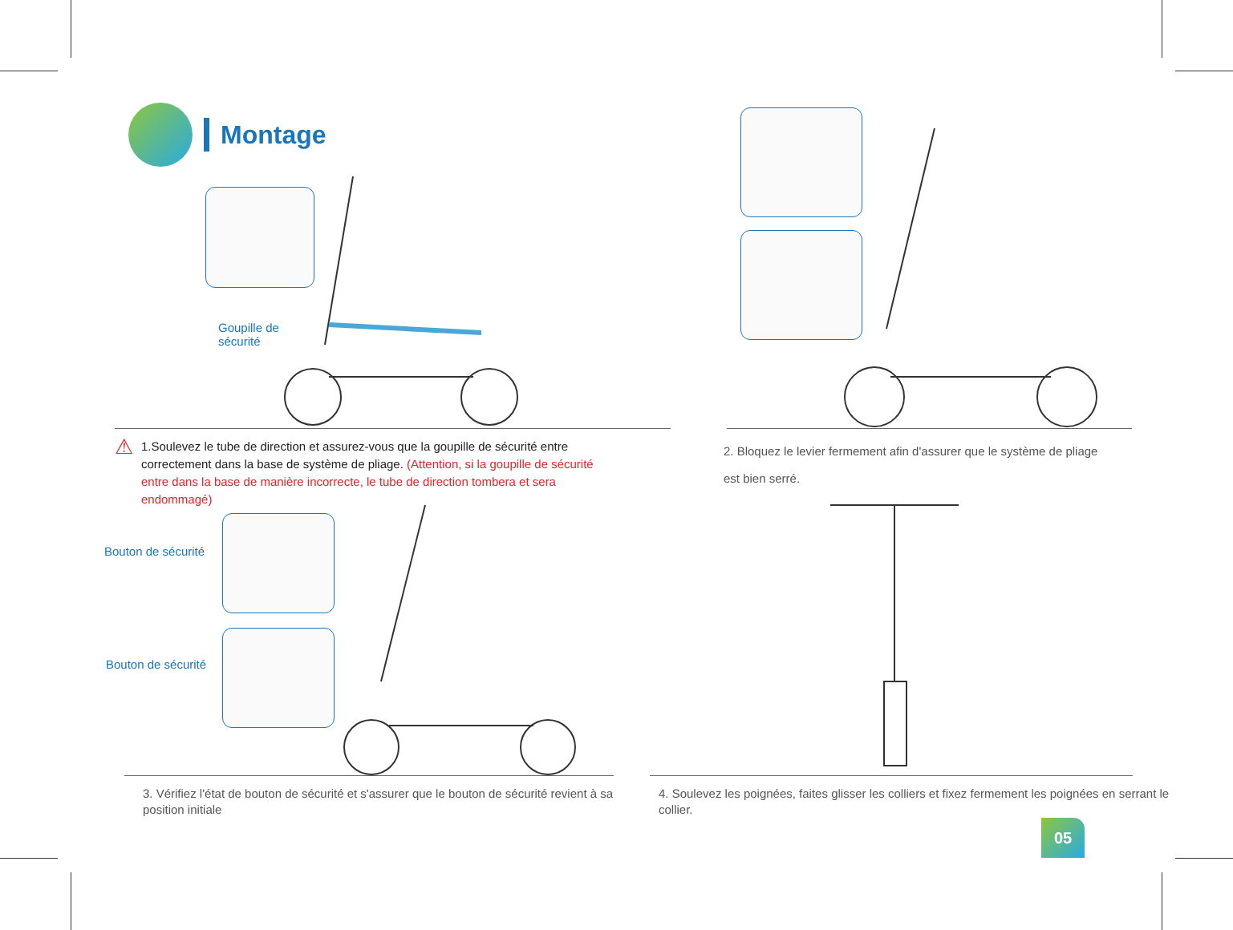Montage
Goupille de
sécurité
⚠
1.Soulevez le tube de direction et assurez-vous que la goupille de sécurité entre correctement dans la base de système de pliage. (Attention, si la goupille de sécurité entre dans la base de manière incorrecte, le tube de direction tombera et sera endommagé)
2. Bloquez le levier fermement afin d'assurer que le système de pliage est bien serré.
Bouton de sécurité
Bouton de sécurité
3. Vérifiez l'état de bouton de sécurité et s'assurer que le bouton de sécurité revient à sa position initiale
4. Soulevez les poignées, faites glisser les colliers et fixez fermement les poignées en serrant le collier.
05